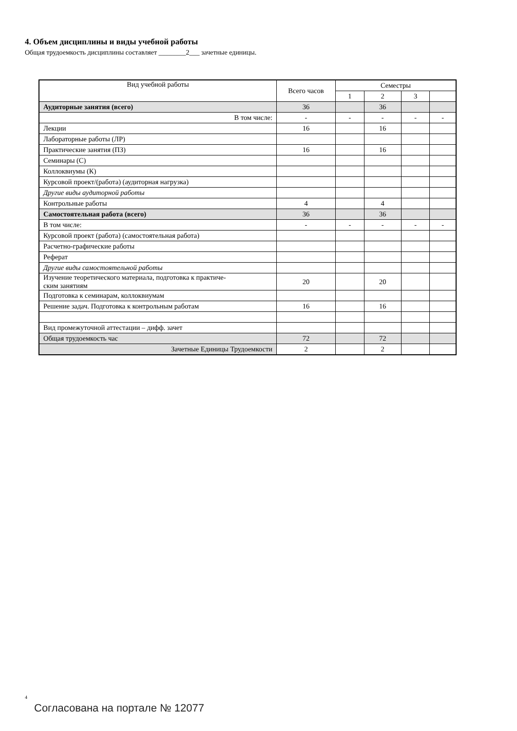4. Объем дисциплины и виды учебной работы
Общая трудоемкость дисциплины составляет ________2___ зачетные единицы.
| Вид учебной работы | Всего часов | Семестры | | | |
| --- | --- | --- | --- | --- | --- |
| | | 1 | 2 | 3 | |
| Аудиторные занятия (всего) | 36 | | 36 | | |
| В том числе: | - | - | - | - | - |
| Лекции | 16 | | 16 | | |
| Лабораторные работы (ЛР) | | | | | |
| Практические занятия (ПЗ) | 16 | | 16 | | |
| Семинары (С) | | | | | |
| Коллоквиумы (К) | | | | | |
| Курсовой проект/(работа) (аудиторная нагрузка) | | | | | |
| Другие виды аудиторной работы | | | | | |
| Контрольные работы | 4 | | 4 | | |
| Самостоятельная работа (всего) | 36 | | 36 | | |
| В том числе: | - | - | - | - | - |
| Курсовой проект (работа) (самостоятельная работа) | | | | | |
| Расчетно-графические работы | | | | | |
| Реферат | | | | | |
| Другие виды самостоятельной работы | | | | | |
| Изучение теоретического материала, подготовка к практиче- ским занятиям | 20 | | 20 | | |
| Подготовка к семинарам, коллоквиумам | | | | | |
| Решение задач. Подготовка к контрольным работам | 16 | | 16 | | |
| Вид промежуточной аттестации – дифф. зачет | | | | | |
| Общая трудоемкость час | 72 | | 72 | | |
| Зачетные Единицы Трудоемкости | 2 | | 2 | | |
4
Согласована на портале № 12077